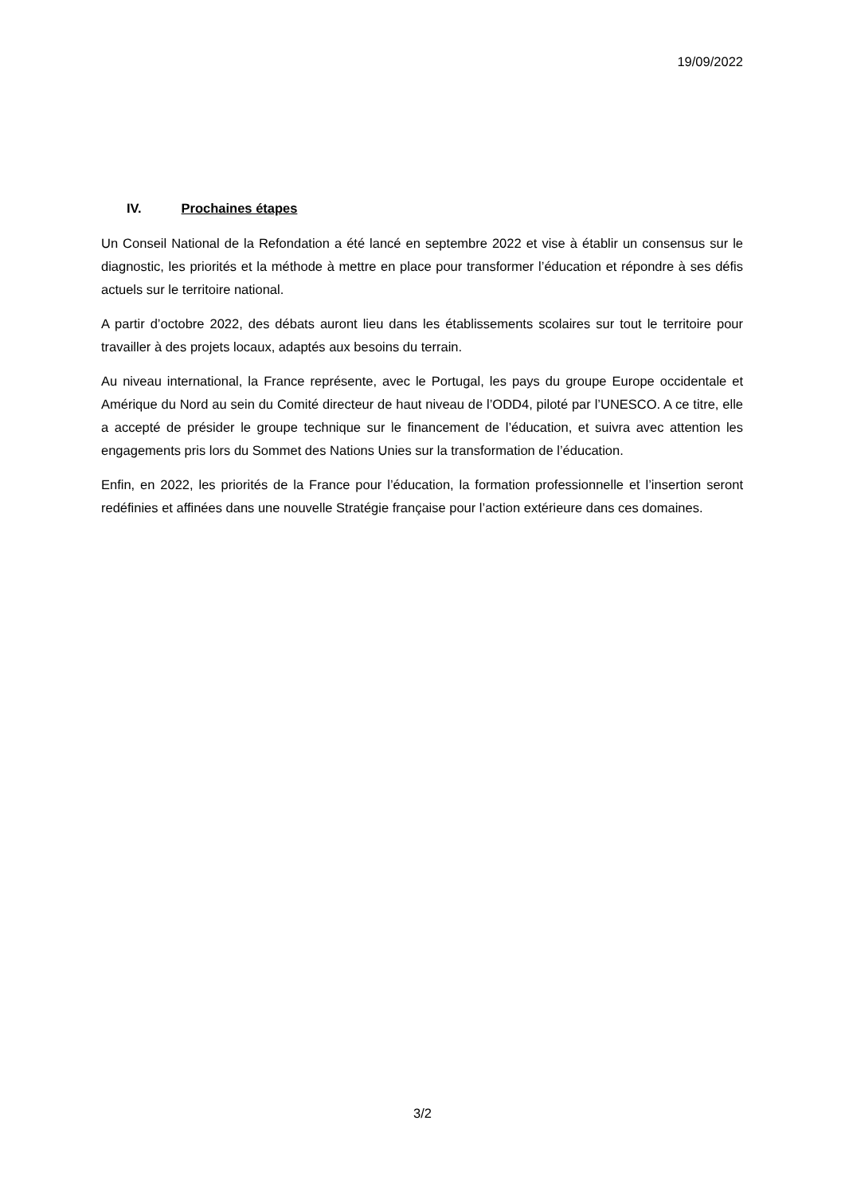19/09/2022
IV. Prochaines étapes
Un Conseil National de la Refondation a été lancé en septembre 2022 et vise à établir un consensus sur le diagnostic, les priorités et la méthode à mettre en place pour transformer l’éducation et répondre à ses défis actuels sur le territoire national.
A partir d’octobre 2022, des débats auront lieu dans les établissements scolaires sur tout le territoire pour travailler à des projets locaux, adaptés aux besoins du terrain.
Au niveau international, la France représente, avec le Portugal, les pays du groupe Europe occidentale et Amérique du Nord au sein du Comité directeur de haut niveau de l’ODD4, piloté par l’UNESCO. A ce titre, elle a accepté de présider le groupe technique sur le financement de l’éducation, et suivra avec attention les engagements pris lors du Sommet des Nations Unies sur la transformation de l’éducation.
Enfin, en 2022, les priorités de la France pour l’éducation, la formation professionnelle et l’insertion seront redéfinies et affinées dans une nouvelle Stratégie française pour l’action extérieure dans ces domaines.
3/2